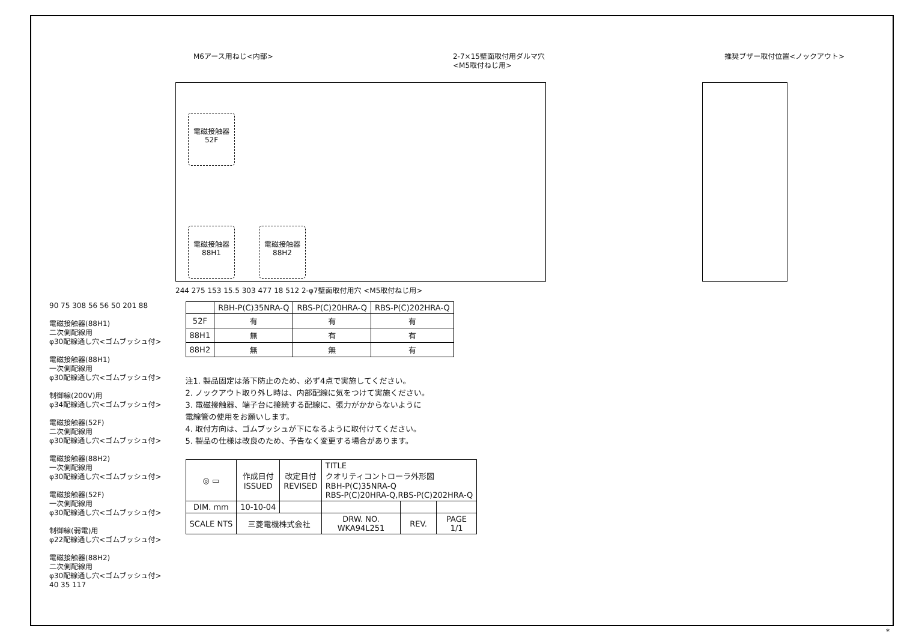M6アース用ねじ<内部> 2-7×15壁面取付用ダルマ穴
<M5取付ねじ用> 推奨ブザー取付位置<ノックアウト>
電磁接触器
52F
電磁接触器
88H1
電磁接触器
88H2
244 275 153 15.5 303 477 18 512 2-φ7壁面取付用穴 <M5取付ねじ用>
90 75 308 56 56 50 201 88
電磁接触器(88H1)
二次側配線用
φ30配線通し穴<ゴムブッシュ付>
電磁接触器(88H1)
一次側配線用
φ30配線通し穴<ゴムブッシュ付>
制御線(200V)用
φ34配線通し穴<ゴムブッシュ付>
電磁接触器(52F)
二次側配線用
φ30配線通し穴<ゴムブッシュ付>
電磁接触器(88H2)
一次側配線用
φ30配線通し穴<ゴムブッシュ付>
電磁接触器(52F)
一次側配線用
φ30配線通し穴<ゴムブッシュ付>
制御線(弱電)用
φ22配線通し穴<ゴムブッシュ付>
電磁接触器(88H2)
二次側配線用
φ30配線通し穴<ゴムブッシュ付>
40 35 117
| | RBH-P(C)35NRA-Q | RBS-P(C)20HRA-Q | RBS-P(C)202HRA-Q |
| --- | --- | --- | --- |
| 52F | 有 | 有 | 有 |
| 88H1 | 無 | 有 | 有 |
| 88H2 | 無 | 無 | 有 |
注1. 製品固定は落下防止のため、必ず4点で実施してください。
2. ノックアウト取り外し時は、内部配線に気をつけて実施ください。
3. 電磁接触器、端子台に接続する配線に、張力がかからないように
電線管の使用をお願いします。
4. 取付方向は、ゴムブッシュが下になるように取付けてください。
5. 製品の仕様は改良のため、予告なく変更する場合があります。
| ◎ ▭ | 作成日付 ISSUED | 改定日付 REVISED | TITLE クオリティコントローラ外形図 RBH-P(C)35NRA-Q RBS-P(C)20HRA-Q,RBS-P(C)202HRA-Q | | |
| DIM. mm | 10-10-04 | | | | |
| SCALE NTS | 三菱電機株式会社 | | DRW. NO. WKA94L251 | REV. | PAGE 1/1 |
*